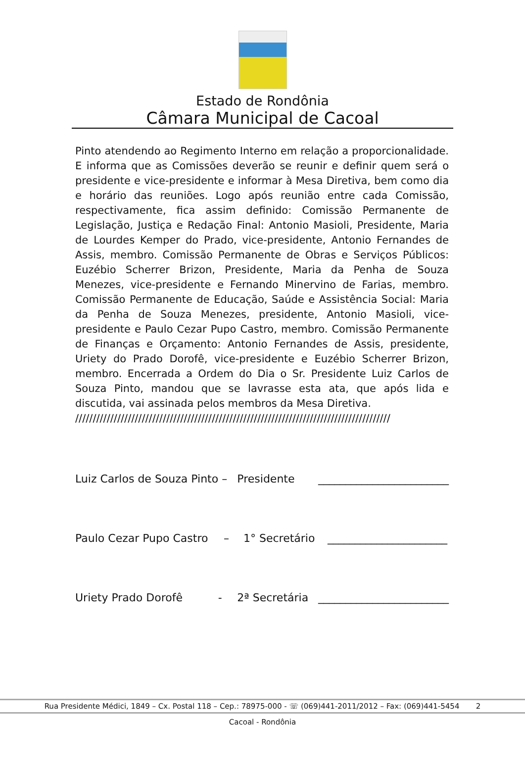Estado de Rondônia
Câmara Municipal de Cacoal
Pinto atendendo ao Regimento Interno em relação a proporcionalidade. E informa que as Comissões deverão se reunir e definir quem será o presidente e vice-presidente e informar à Mesa Diretiva, bem como dia e horário das reuniões. Logo após reunião entre cada Comissão, respectivamente, fica assim definido: Comissão Permanente de Legislação, Justiça e Redação Final: Antonio Masioli, Presidente, Maria de Lourdes Kemper do Prado, vice-presidente, Antonio Fernandes de Assis, membro. Comissão Permanente de Obras e Serviços Públicos: Euzébio Scherrer Brizon, Presidente, Maria da Penha de Souza Menezes, vice-presidente e Fernando Minervino de Farias, membro. Comissão Permanente de Educação, Saúde e Assistência Social: Maria da Penha de Souza Menezes, presidente, Antonio Masioli, vice-presidente e Paulo Cezar Pupo Castro, membro. Comissão Permanente de Finanças e Orçamento: Antonio Fernandes de Assis, presidente, Uriety do Prado Dorofê, vice-presidente e Euzébio Scherrer Brizon, membro. Encerrada a Ordem do Dia o Sr. Presidente Luiz Carlos de Souza Pinto, mandou que se lavrasse esta ata, que após lida e discutida, vai assinada pelos membros da Mesa Diretiva.
//////////////////////////////////////////////////////////////////////////////////////////
Luiz Carlos de Souza Pinto – Presidente ________________________
Paulo Cezar Pupo Castro – 1° Secretário ______________________
Uriety Prado Dorofê - 2ª Secretária ________________________
Rua Presidente Médici, 1849 – Cx. Postal 118 – Cep.: 78975-000 - ☏ (069)441-2011/2012 – Fax: (069)441-5454 2
Cacoal - Rondônia